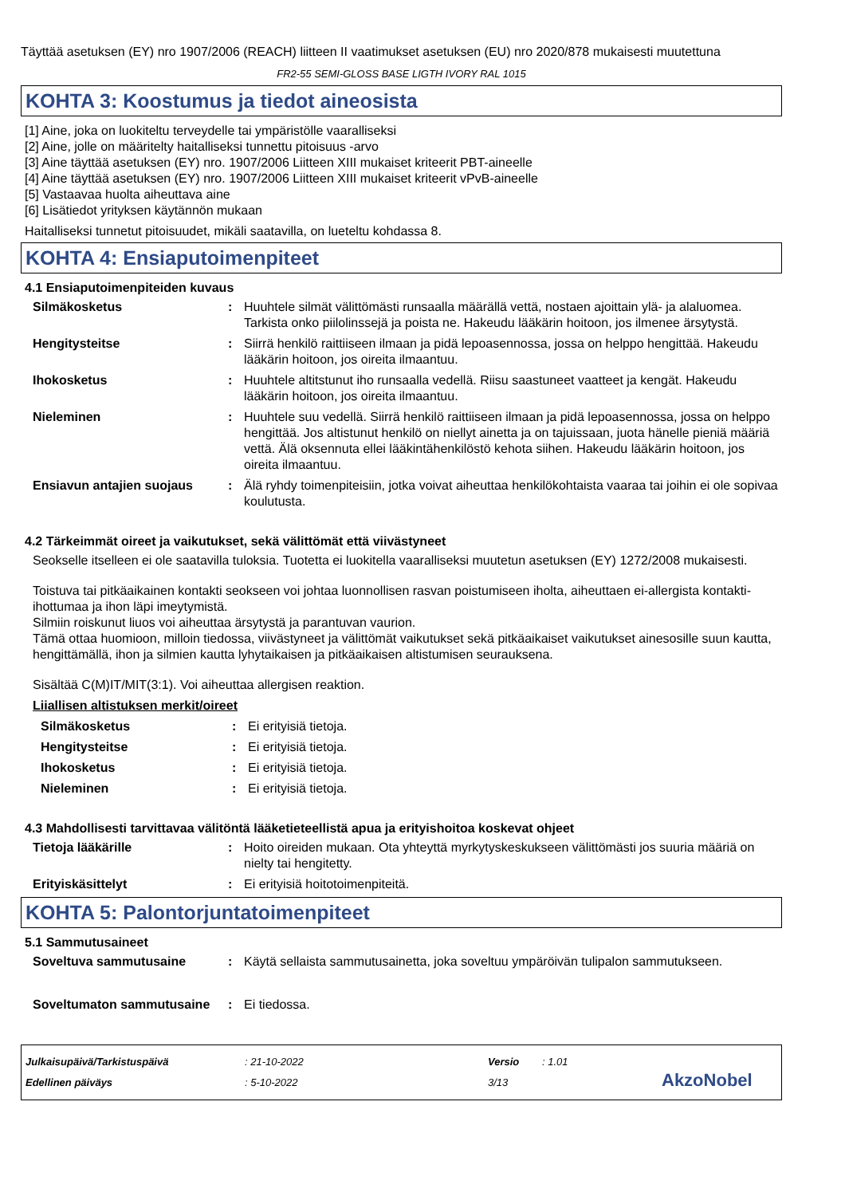Täyttää asetuksen (EY) nro 1907/2006 (REACH) liitteen II vaatimukset asetuksen (EU) nro 2020/878 mukaisesti muutettuna
FR2-55 SEMI-GLOSS BASE LIGTH IVORY RAL 1015
KOHTA 3: Koostumus ja tiedot aineosista
[1] Aine, joka on luokiteltu terveydelle tai ympäristölle vaaralliseksi
[2] Aine, jolle on määritelty haitalliseksi tunnettu pitoisuus -arvo
[3] Aine täyttää asetuksen (EY) nro. 1907/2006 Liitteen XIII mukaiset kriteerit PBT-aineelle
[4] Aine täyttää asetuksen (EY) nro. 1907/2006 Liitteen XIII mukaiset kriteerit vPvB-aineelle
[5] Vastaavaa huolta aiheuttava aine
[6] Lisätiedot yrityksen käytännön mukaan
Haitalliseksi tunnetut pitoisuudet, mikäli saatavilla, on lueteltu kohdassa 8.
KOHTA 4: Ensiaputoimenpiteet
4.1 Ensiaputoimenpiteiden kuvaus
Silmäkosketus: Huuhtele silmät välittömästi runsaalla määrällä vettä, nostaen ajoittain ylä- ja alaluomea. Tarkista onko piilolinssejä ja poista ne. Hakeudu lääkärin hoitoon, jos ilmenee ärsytystä.
Hengitysteitse: Siirrä henkilö raittiiseen ilmaan ja pidä lepoasennossa, jossa on helppo hengittää. Hakeudu lääkärin hoitoon, jos oireita ilmaantuu.
Ihokosketus: Huuhtele altitstunut iho runsaalla vedellä. Riisu saastuneet vaatteet ja kengät. Hakeudu lääkärin hoitoon, jos oireita ilmaantuu.
Nieleminen: Huuhtele suu vedellä. Siirrä henkilö raittiiseen ilmaan ja pidä lepoasennossa, jossa on helppo hengittää. Jos altistunut henkilö on niellyt ainetta ja on tajuissaan, juota hänelle pieniä määriä vettä. Älä oksennuta ellei lääkintähenkilöstö kehota siihen. Hakeudu lääkärin hoitoon, jos oireita ilmaantuu.
Ensiavun antajien suojaus: Älä ryhdy toimenpiteisiin, jotka voivat aiheuttaa henkilökohtaista vaaraa tai joihin ei ole sopivaa koulutusta.
4.2 Tärkeimmät oireet ja vaikutukset, sekä välittömät että viivästyneet
Seokselle itselleen ei ole saatavilla tuloksia. Tuotetta ei luokitella vaaralliseksi muutetun asetuksen (EY) 1272/2008 mukaisesti.
Toistuva tai pitkäaikainen kontakti seokseen voi johtaa luonnollisen rasvan poistumiseen iholta, aiheuttaen ei-allergista kontakti-ihottumaa ja ihon läpi imeytymistä.
Silmiin roiskunut liuos voi aiheuttaa ärsytystä ja parantuvan vaurion.
Tämä ottaa huomioon, milloin tiedossa, viivästyneet ja välittömät vaikutukset sekä pitkäaikaiset vaikutukset ainesosille suun kautta, hengittämällä, ihon ja silmien kautta lyhytaikaisen ja pitkäaikaisen altistumisen seurauksena.
Sisältää C(M)IT/MIT(3:1). Voi aiheuttaa allergisen reaktion.
Liiallisen altistuksen merkit/oireet
Silmäkosketus: Ei erityisiä tietoja.
Hengitysteitse: Ei erityisiä tietoja.
Ihokosketus: Ei erityisiä tietoja.
Nieleminen: Ei erityisiä tietoja.
4.3 Mahdollisesti tarvittavaa välitöntä lääketieteellistä apua ja erityishoitoa koskevat ohjeet
Tietoja lääkärille: Hoito oireiden mukaan. Ota yhteyttä myrkytyskeskukseen välittömästi jos suuria määriä on nielty tai hengitetty.
Erityiskäsittelyt: Ei erityisiä hoitotoimenpiteitä.
KOHTA 5: Palontorjuntatoimenpiteet
5.1 Sammutusaineet
Soveltuva sammutusaine: Käytä sellaista sammutusainetta, joka soveltuu ympäröivän tulipalon sammutukseen.
Soveltumaton sammutusaine: Ei tiedossa.
Julkaisupäivä/Tarkistuspäivä
Edellinen päiväys
: 21-10-2022
: 5-10-2022
Versio
3/13
: 1.01
AkzoNobel